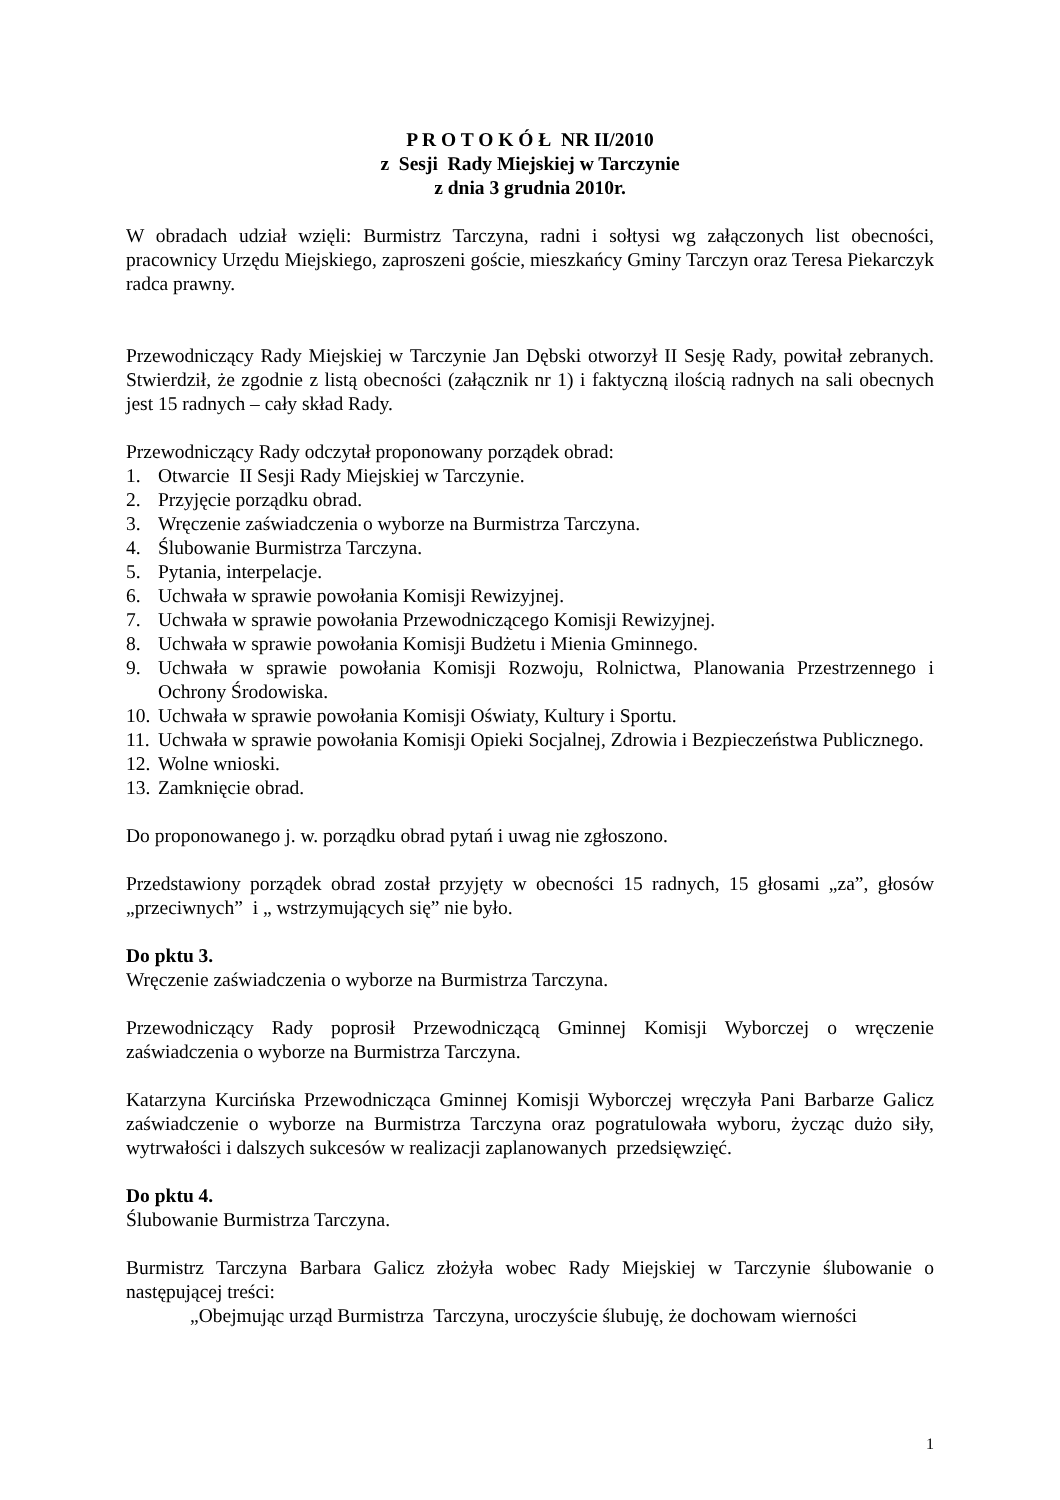P R O T O K Ó Ł NR II/2010
z Sesji Rady Miejskiej w Tarczynie
z dnia 3 grudnia 2010r.
W obradach udział wzięli: Burmistrz Tarczyna, radni i sołtysi wg załączonych list obecności, pracownicy Urzędu Miejskiego, zaproszeni goście, mieszkańcy Gminy Tarczyn oraz Teresa Piekarczyk radca prawny.
Przewodniczący Rady Miejskiej w Tarczynie Jan Dębski otworzył II Sesję Rady, powitał zebranych. Stwierdził, że zgodnie z listą obecności (załącznik nr 1) i faktyczną ilością radnych na sali obecnych jest 15 radnych – cały skład Rady.
Przewodniczący Rady odczytał proponowany porządek obrad:
1. Otwarcie II Sesji Rady Miejskiej w Tarczynie.
2. Przyjęcie porządku obrad.
3. Wręczenie zaświadczenia o wyborze na Burmistrza Tarczyna.
4. Ślubowanie Burmistrza Tarczyna.
5. Pytania, interpelacje.
6. Uchwała w sprawie powołania Komisji Rewizyjnej.
7. Uchwała w sprawie powołania Przewodniczącego Komisji Rewizyjnej.
8. Uchwała w sprawie powołania Komisji Budżetu i Mienia Gminnego.
9. Uchwała w sprawie powołania Komisji Rozwoju, Rolnictwa, Planowania Przestrzennego i Ochrony Środowiska.
10. Uchwała w sprawie powołania Komisji Oświaty, Kultury i Sportu.
11. Uchwała w sprawie powołania Komisji Opieki Socjalnej, Zdrowia i Bezpieczeństwa Publicznego.
12. Wolne wnioski.
13. Zamknięcie obrad.
Do proponowanego j. w. porządku obrad pytań i uwag nie zgłoszono.
Przedstawiony porządek obrad został przyjęty w obecności 15 radnych, 15 głosami „za”, głosów „przeciwnych” i „ wstrzymujących się” nie było.
Do pktu 3.
Wręczenie zaświadczenia o wyborze na Burmistrza Tarczyna.
Przewodniczący Rady poprosił Przewodniczącą Gminnej Komisji Wyborczej o wręczenie zaświadczenia o wyborze na Burmistrza Tarczyna.
Katarzyna Kurcińska Przewodnicząca Gminnej Komisji Wyborczej wręczyła Pani Barbarze Galicz zaświadczenie o wyborze na Burmistrza Tarczyna oraz pogratulowała wyboru, życząc dużo siły, wytrwałości i dalszych sukcesów w realizacji zaplanowanych przedsięwzięć.
Do pktu 4.
Ślubowanie Burmistrza Tarczyna.
Burmistrz Tarczyna Barbara Galicz złożyła wobec Rady Miejskiej w Tarczynie ślubowanie o następującej treści:
„Obejmując urząd Burmistrza Tarczyna, uroczyście ślubuję, że dochowam wierności
1